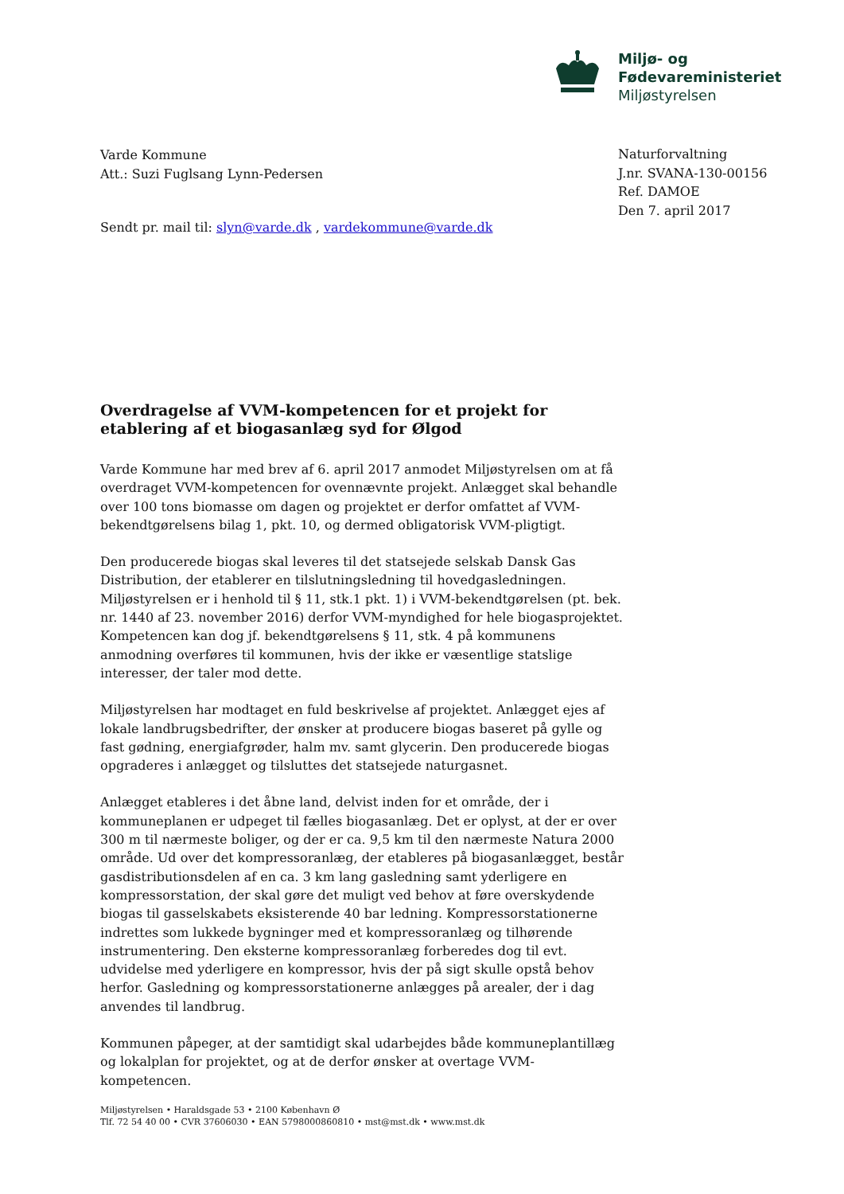Miljø- og
Fødevareministeriet
Miljøstyrelsen
Varde Kommune
Att.: Suzi Fuglsang Lynn-Pedersen
Naturforvaltning
J.nr. SVANA-130-00156
Ref. DAMOE
Den 7. april 2017
Sendt pr. mail til: slyn@varde.dk , vardekommune@varde.dk
Overdragelse af VVM-kompetencen for et projekt for etablering af et biogasanlæg syd for Ølgod
Varde Kommune har med brev af 6. april 2017 anmodet Miljøstyrelsen om at få overdraget VVM-kompetencen for ovennævnte projekt. Anlægget skal behandle over 100 tons biomasse om dagen og projektet er derfor omfattet af VVM-bekendtgørelsens bilag 1, pkt. 10, og dermed obligatorisk VVM-pligtigt.
Den producerede biogas skal leveres til det statsejede selskab Dansk Gas Distribution, der etablerer en tilslutningsledning til hovedgasledningen. Miljøstyrelsen er i henhold til § 11, stk.1 pkt. 1) i VVM-bekendtgørelsen (pt. bek. nr. 1440 af 23. november 2016) derfor VVM-myndighed for hele biogasprojektet. Kompetencen kan dog jf. bekendtgørelsens § 11, stk. 4 på kommunens anmodning overføres til kommunen, hvis der ikke er væsentlige statslige interesser, der taler mod dette.
Miljøstyrelsen har modtaget en fuld beskrivelse af projektet. Anlægget ejes af lokale landbrugsbedrifter, der ønsker at producere biogas baseret på gylle og fast gødning, energiafgrøder, halm mv. samt glycerin. Den producerede biogas opgraderes i anlægget og tilsluttes det statsejede naturgasnet.
Anlægget etableres i det åbne land, delvist inden for et område, der i kommuneplanen er udpeget til fælles biogasanlæg. Det er oplyst, at der er over 300 m til nærmeste boliger, og der er ca. 9,5 km til den nærmeste Natura 2000 område. Ud over det kompressoranlæg, der etableres på biogasanlægget, består gasdistributionsdelen af en ca. 3 km lang gasledning samt yderligere en kompressorstation, der skal gøre det muligt ved behov at føre overskydende biogas til gasselskabets eksisterende 40 bar ledning. Kompressorstationerne indrettes som lukkede bygninger med et kompressoranlæg og tilhørende instrumentering. Den eksterne kompressoranlæg forberedes dog til evt. udvidelse med yderligere en kompressor, hvis der på sigt skulle opstå behov herfor. Gasledning og kompressorstationerne anlægges på arealer, der i dag anvendes til landbrug.
Kommunen påpeger, at der samtidigt skal udarbejdes både kommuneplantillæg og lokalplan for projektet, og at de derfor ønsker at overtage VVM-kompetencen.
Miljøstyrelsen • Haraldsgade 53 • 2100 København Ø
Tlf. 72 54 40 00 • CVR 37606030 • EAN 5798000860810 • mst@mst.dk • www.mst.dk